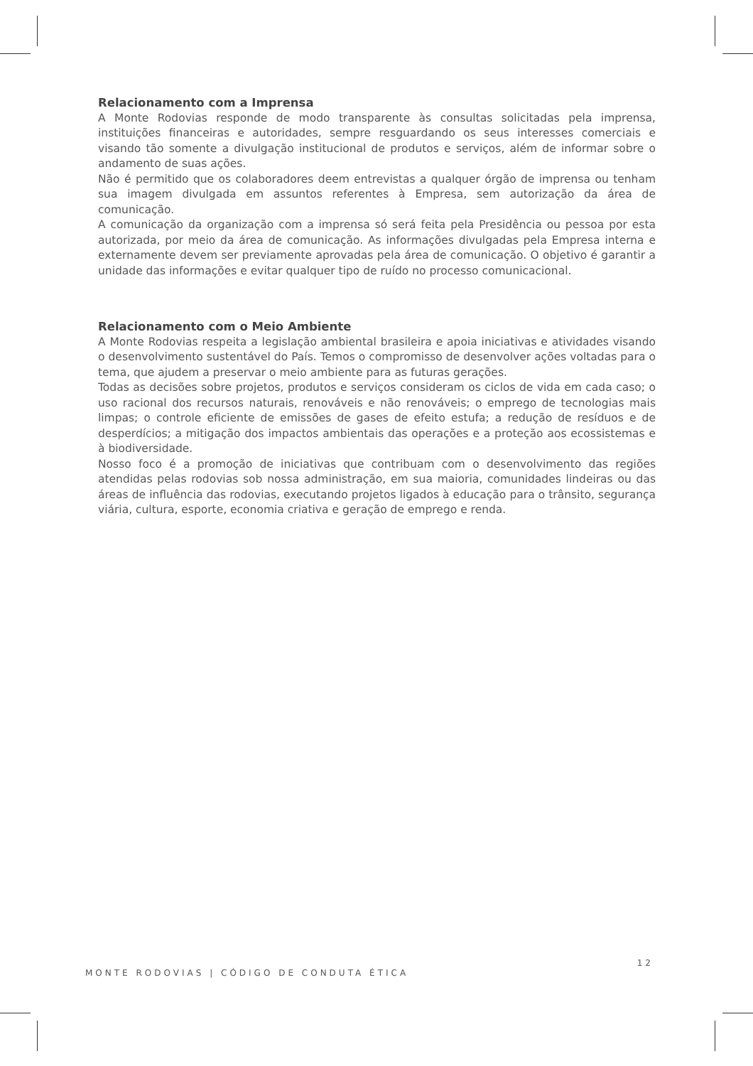Relacionamento com a Imprensa
A Monte Rodovias responde de modo transparente às consultas solicitadas pela imprensa, instituições financeiras e autoridades, sempre resguardando os seus interesses comerciais e visando tão somente a divulgação institucional de produtos e serviços, além de informar sobre o andamento de suas ações.
Não é permitido que os colaboradores deem entrevistas a qualquer órgão de imprensa ou tenham sua imagem divulgada em assuntos referentes à Empresa, sem autorização da área de comunicação.
A comunicação da organização com a imprensa só será feita pela Presidência ou pessoa por esta autorizada, por meio da área de comunicação. As informações divulgadas pela Empresa interna e externamente devem ser previamente aprovadas pela área de comunicação. O objetivo é garantir a unidade das informações e evitar qualquer tipo de ruído no processo comunicacional.
Relacionamento com o Meio Ambiente
A Monte Rodovias respeita a legislação ambiental brasileira e apoia iniciativas e atividades visando o desenvolvimento sustentável do País. Temos o compromisso de desenvolver ações voltadas para o tema, que ajudem a preservar o meio ambiente para as futuras gerações.
Todas as decisões sobre projetos, produtos e serviços consideram os ciclos de vida em cada caso; o uso racional dos recursos naturais, renováveis e não renováveis; o emprego de tecnologias mais limpas; o controle eficiente de emissões de gases de efeito estufa; a redução de resíduos e de desperdícios; a mitigação dos impactos ambientais das operações e a proteção aos ecossistemas e à biodiversidade.
Nosso foco é a promoção de iniciativas que contribuam com o desenvolvimento das regiões atendidas pelas rodovias sob nossa administração, em sua maioria, comunidades lindeiras ou das áreas de influência das rodovias, executando projetos ligados à educação para o trânsito, segurança viária, cultura, esporte, economia criativa e geração de emprego e renda.
MONTE RODOVIAS | CÓDIGO DE CONDUTA ÉTICA 12